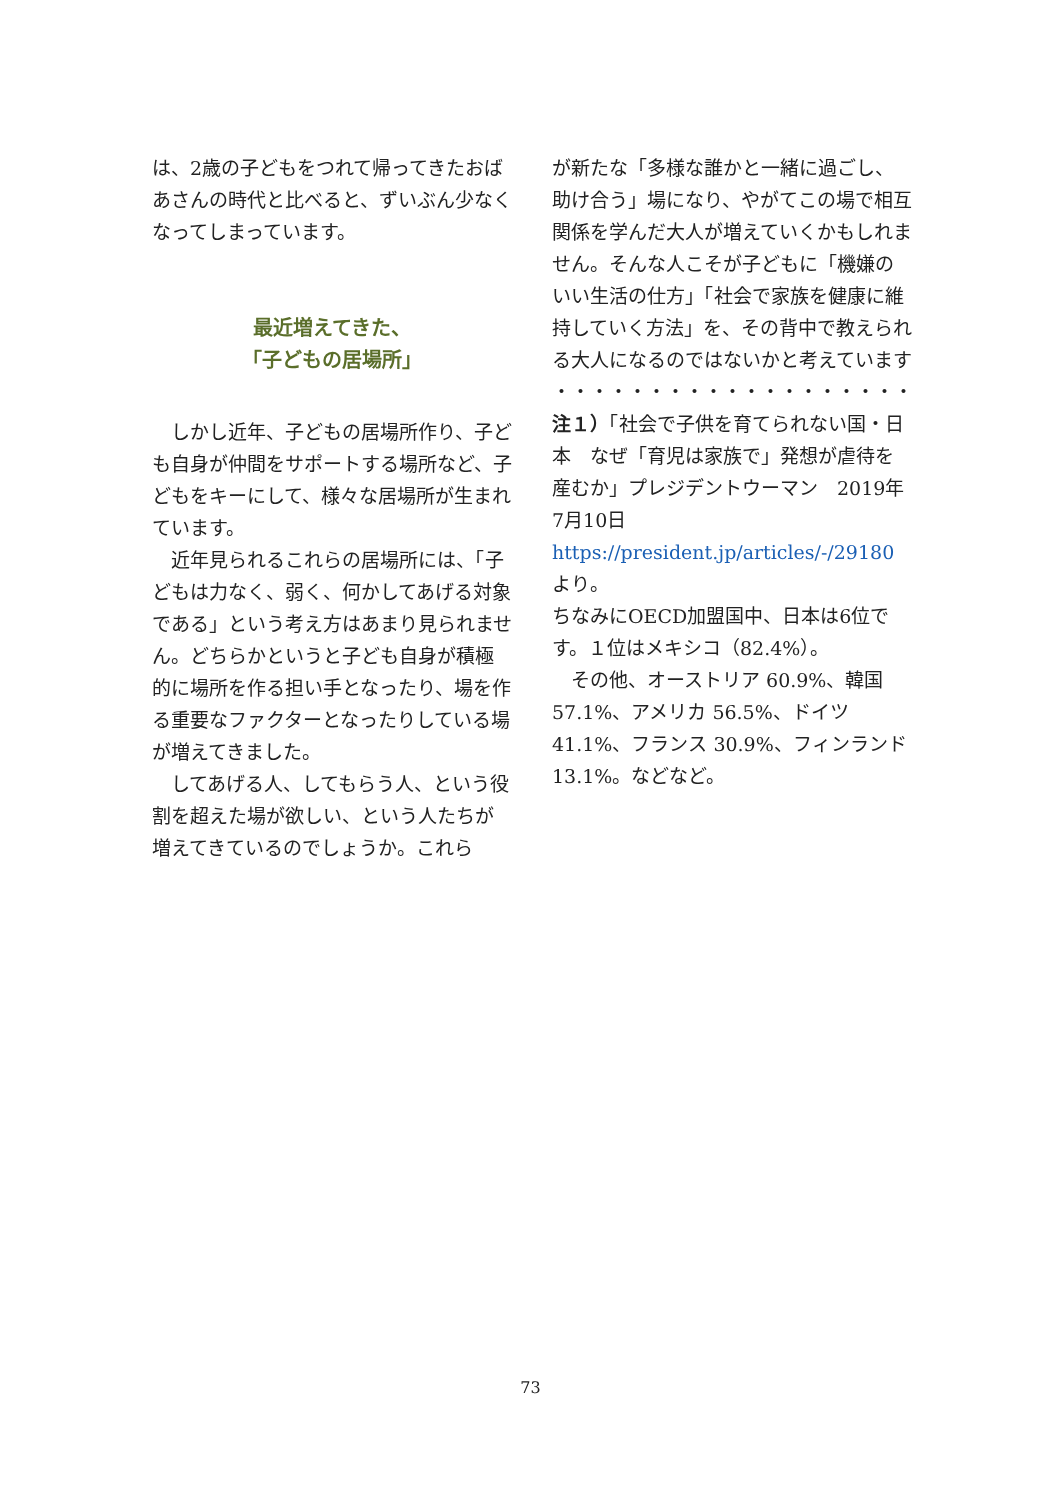は、2歳の子どもをつれて帰ってきたおばあさんの時代と比べると、ずいぶん少なくなってしまっています。
最近増えてきた、
「子どもの居場所」
　しかし近年、子どもの居場所作り、子ども自身が仲間をサポートする場所など、子どもをキーにして、様々な居場所が生まれています。
　近年見られるこれらの居場所には、「子どもは力なく、弱く、何かしてあげる対象である」という考え方はあまり見られません。どちらかというと子ども自身が積極的に場所を作る担い手となったり、場を作る重要なファクターとなったりしている場が増えてきました。
　してあげる人、してもらう人、という役割を超えた場が欲しい、という人たちが増えてきているのでしょうか。これら
が新たな「多様な誰かと一緒に過ごし、助け合う」場になり、やがてこの場で相互関係を学んだ大人が増えていくかもしれません。そんな人こそが子どもに「機嫌のいい生活の仕方」「社会で家族を健康に維持していく方法」を、その背中で教えられる大人になるのではないかと考えています
・・・・・・・・・・・・・・・・・・・
注１）「社会で子供を育てられない国・日本　なぜ「育児は家族で」発想が虐待を産むか」プレジデントウーマン　2019年7月10日
https://president.jp/articles/-/29180
より。
ちなみにOECD加盟国中、日本は6位です。１位はメキシコ（82.4%）。
　その他、オーストリア 60.9%、韓国 57.1%、アメリカ 56.5%、ドイツ 41.1%、フランス 30.9%、フィンランド 13.1%。などなど。
73